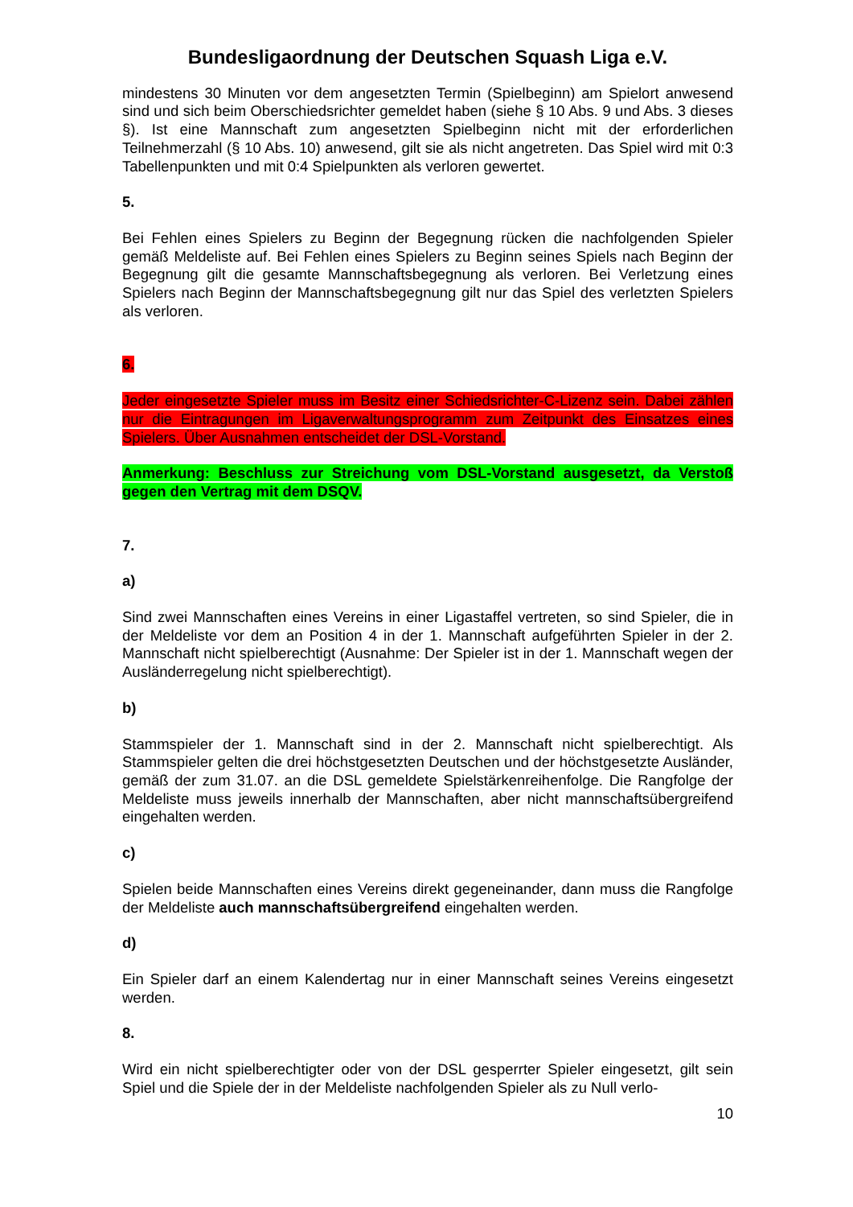Bundesligaordnung der Deutschen Squash Liga e.V.
mindestens 30 Minuten vor dem angesetzten Termin (Spielbeginn) am Spielort anwesend sind und sich beim Oberschiedsrichter gemeldet haben (siehe § 10 Abs. 9 und Abs. 3 dieses §). Ist eine Mannschaft zum angesetzten Spielbeginn nicht mit der erforderlichen Teilnehmerzahl (§ 10 Abs. 10) anwesend, gilt sie als nicht angetreten. Das Spiel wird mit 0:3 Tabellenpunkten und mit 0:4 Spielpunkten als verloren gewertet.
5.
Bei Fehlen eines Spielers zu Beginn der Begegnung rücken die nachfolgenden Spieler gemäß Meldeliste auf. Bei Fehlen eines Spielers zu Beginn seines Spiels nach Beginn der Begegnung gilt die gesamte Mannschaftsbegegnung als verloren. Bei Verletzung eines Spielers nach Beginn der Mannschaftsbegegnung gilt nur das Spiel des verletzten Spielers als verloren.
6.
Jeder eingesetzte Spieler muss im Besitz einer Schiedsrichter-C-Lizenz sein. Dabei zählen nur die Eintragungen im Ligaverwaltungsprogramm zum Zeitpunkt des Einsatzes eines Spielers. Über Ausnahmen entscheidet der DSL-Vorstand.
Anmerkung: Beschluss zur Streichung vom DSL-Vorstand ausgesetzt, da Verstoß gegen den Vertrag mit dem DSQV.
7.
a)
Sind zwei Mannschaften eines Vereins in einer Ligastaffel vertreten, so sind Spieler, die in der Meldeliste vor dem an Position 4 in der 1. Mannschaft aufgeführten Spieler in der 2. Mannschaft nicht spielberechtigt (Ausnahme: Der Spieler ist in der 1. Mannschaft wegen der Ausländerregelung nicht spielberechtigt).
b)
Stammspieler der 1. Mannschaft sind in der 2. Mannschaft nicht spielberechtigt. Als Stammspieler gelten die drei höchstgesetzten Deutschen und der höchstgesetzte Ausländer, gemäß der zum 31.07. an die DSL gemeldete Spielstärkenreihenfolge. Die Rangfolge der Meldeliste muss jeweils innerhalb der Mannschaften, aber nicht mannschaftsübergreifend eingehalten werden.
c)
Spielen beide Mannschaften eines Vereins direkt gegeneinander, dann muss die Rangfolge der Meldeliste auch mannschaftsübergreifend eingehalten werden.
d)
Ein Spieler darf an einem Kalendertag nur in einer Mannschaft seines Vereins eingesetzt werden.
8.
Wird ein nicht spielberechtigter oder von der DSL gesperrter Spieler eingesetzt, gilt sein Spiel und die Spiele der in der Meldeliste nachfolgenden Spieler als zu Null verlo-
10